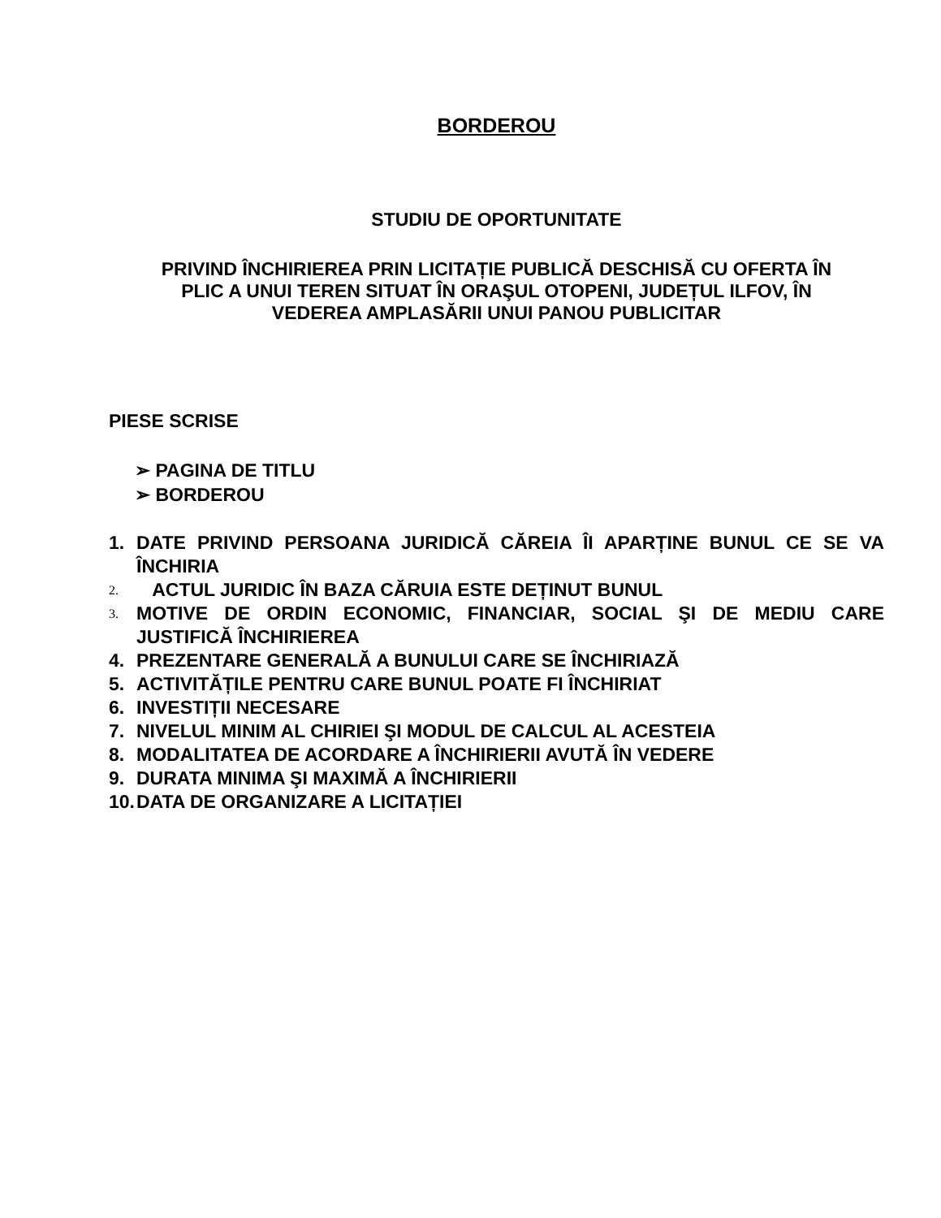BORDEROU
STUDIU DE OPORTUNITATE
PRIVIND ÎNCHIRIEREA PRIN LICITAȚIE PUBLICĂ DESCHISĂ CU OFERTA ÎN PLIC A UNUI TEREN SITUAT ÎN ORAŞUL OTOPENI, JUDEȚUL ILFOV, ÎN VEDEREA AMPLASĂRII UNUI PANOU PUBLICITAR
PIESE SCRISE
➢ PAGINA DE TITLU
➢ BORDEROU
1. DATE PRIVIND PERSOANA JURIDICĂ CĂREIA ÎI APARȚINE BUNUL CE SE VA ÎNCHIRIA
2. ACTUL JURIDIC ÎN BAZA CĂRUIA ESTE DEȚINUT BUNUL
3. MOTIVE DE ORDIN ECONOMIC, FINANCIAR, SOCIAL ŞI DE MEDIU CARE JUSTIFICĂ ÎNCHIRIEREA
4. PREZENTARE GENERALĂ A BUNULUI CARE SE ÎNCHIRIAZĂ
5. ACTIVITĂȚILE PENTRU CARE BUNUL POATE FI ÎNCHIRIAT
6. INVESTIȚII NECESARE
7. NIVELUL MINIM AL CHIRIEI ŞI MODUL DE CALCUL AL ACESTEIA
8. MODALITATEA DE ACORDARE A ÎNCHIRIERII AVUTĂ ÎN VEDERE
9. DURATA MINIMA ŞI MAXIMĂ A ÎNCHIRIERII
10. DATA DE ORGANIZARE A LICITAȚIEI